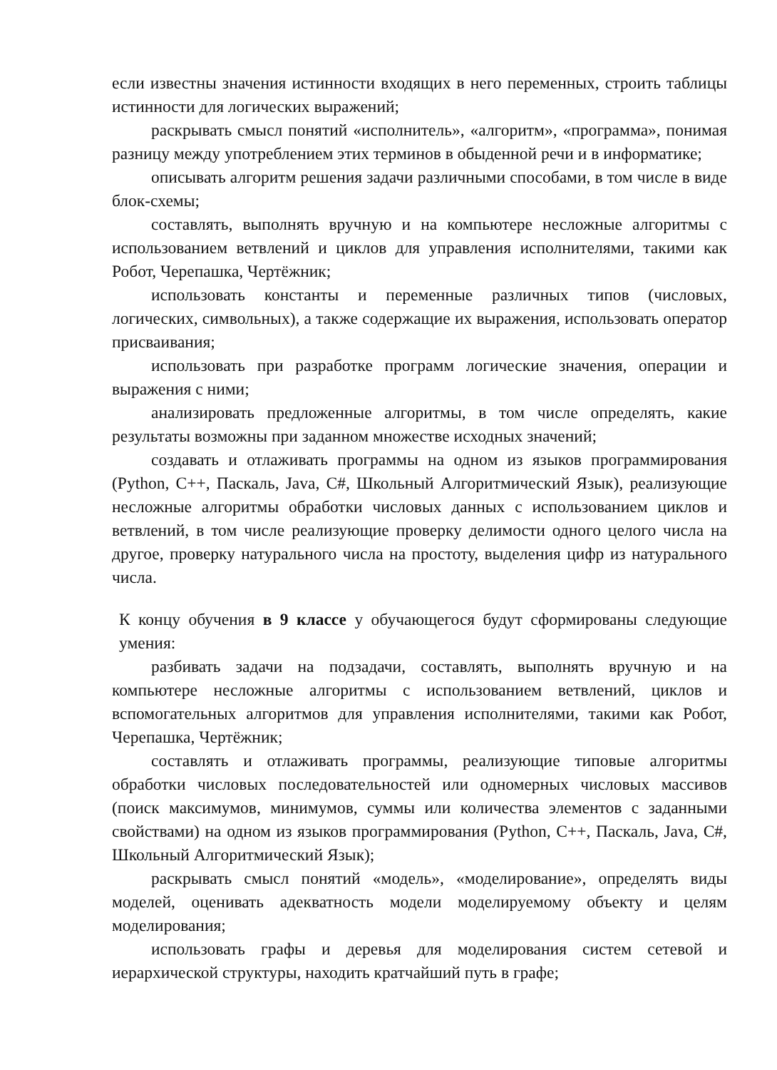если известны значения истинности входящих в него переменных, строить таблицы истинности для логических выражений;
раскрывать смысл понятий «исполнитель», «алгоритм», «программа», понимая разницу между употреблением этих терминов в обыденной речи и в информатике;
описывать алгоритм решения задачи различными способами, в том числе в виде блок-схемы;
составлять, выполнять вручную и на компьютере несложные алгоритмы с использованием ветвлений и циклов для управления исполнителями, такими как Робот, Черепашка, Чертёжник;
использовать константы и переменные различных типов (числовых, логических, символьных), а также содержащие их выражения, использовать оператор присваивания;
использовать при разработке программ логические значения, операции и выражения с ними;
анализировать предложенные алгоритмы, в том числе определять, какие результаты возможны при заданном множестве исходных значений;
создавать и отлаживать программы на одном из языков программирования (Python, C++, Паскаль, Java, C#, Школьный Алгоритмический Язык), реализующие несложные алгоритмы обработки числовых данных с использованием циклов и ветвлений, в том числе реализующие проверку делимости одного целого числа на другое, проверку натурального числа на простоту, выделения цифр из натурального числа.
К концу обучения в 9 классе у обучающегося будут сформированы следующие умения:
разбивать задачи на подзадачи, составлять, выполнять вручную и на компьютере несложные алгоритмы с использованием ветвлений, циклов и вспомогательных алгоритмов для управления исполнителями, такими как Робот, Черепашка, Чертёжник;
составлять и отлаживать программы, реализующие типовые алгоритмы обработки числовых последовательностей или одномерных числовых массивов (поиск максимумов, минимумов, суммы или количества элементов с заданными свойствами) на одном из языков программирования (Python, C++, Паскаль, Java, C#, Школьный Алгоритмический Язык);
раскрывать смысл понятий «модель», «моделирование», определять виды моделей, оценивать адекватность модели моделируемому объекту и целям моделирования;
использовать графы и деревья для моделирования систем сетевой и иерархической структуры, находить кратчайший путь в графе;